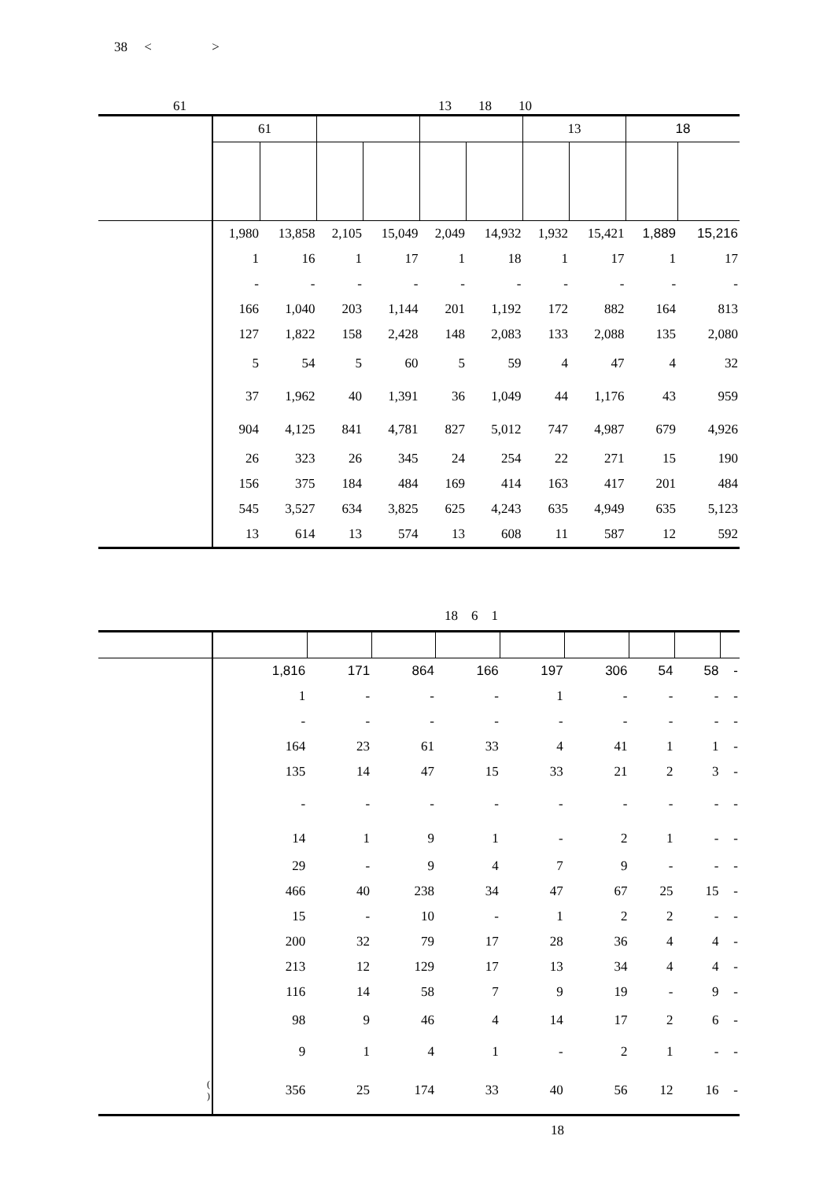38 < >
61 13 18 10
| | 61 | | | | | | 13 | | 18 | |
| --- | --- | --- | --- | --- | --- | --- | --- | --- | --- | --- |
| | 1,980 | 13,858 | 2,105 | 15,049 | 2,049 | 14,932 | 1,932 | 15,421 | 1,889 | 15,216 |
| | 1 | 16 | 1 | 17 | 1 | 18 | 1 | 17 | 1 | 17 |
| | - | - | - | - | - | - | - | - | - | - |
| | 166 | 1,040 | 203 | 1,144 | 201 | 1,192 | 172 | 882 | 164 | 813 |
| | 127 | 1,822 | 158 | 2,428 | 148 | 2,083 | 133 | 2,088 | 135 | 2,080 |
| | 5 | 54 | 5 | 60 | 5 | 59 | 4 | 47 | 4 | 32 |
| | 37 | 1,962 | 40 | 1,391 | 36 | 1,049 | 44 | 1,176 | 43 | 959 |
| | 904 | 4,125 | 841 | 4,781 | 827 | 5,012 | 747 | 4,987 | 679 | 4,926 |
| | 26 | 323 | 26 | 345 | 24 | 254 | 22 | 271 | 15 | 190 |
| | 156 | 375 | 184 | 484 | 169 | 414 | 163 | 417 | 201 | 484 |
| | 545 | 3,527 | 634 | 3,825 | 625 | 4,243 | 635 | 4,949 | 635 | 5,123 |
| | 13 | 614 | 13 | 574 | 13 | 608 | 11 | 587 | 12 | 592 |
18 6 1
| | 1,816 | 171 | 864 | 166 | 197 | 306 | 54 | 58 | - |
| | 1 | - | - | - | 1 | - | - | - | - |
| | - | - | - | - | - | - | - | - | - |
| | 164 | 23 | 61 | 33 | 4 | 41 | 1 | 1 | - |
| | 135 | 14 | 47 | 15 | 33 | 21 | 2 | 3 | - |
| | - | - | - | - | - | - | - | - | - |
| | 14 | 1 | 9 | 1 | - | 2 | 1 | - | - |
| | 29 | - | 9 | 4 | 7 | 9 | - | - | - |
| | 466 | 40 | 238 | 34 | 47 | 67 | 25 | 15 | - |
| | 15 | - | 10 | - | 1 | 2 | 2 | - | - |
| | 200 | 32 | 79 | 17 | 28 | 36 | 4 | 4 | - |
| | 213 | 12 | 129 | 17 | 13 | 34 | 4 | 4 | - |
| | 116 | 14 | 58 | 7 | 9 | 19 | - | 9 | - |
| | 98 | 9 | 46 | 4 | 14 | 17 | 2 | 6 | - |
| | 9 | 1 | 4 | 1 | - | 2 | 1 | - | - |
| ( ) | 356 | 25 | 174 | 33 | 40 | 56 | 12 | 16 | - |
18